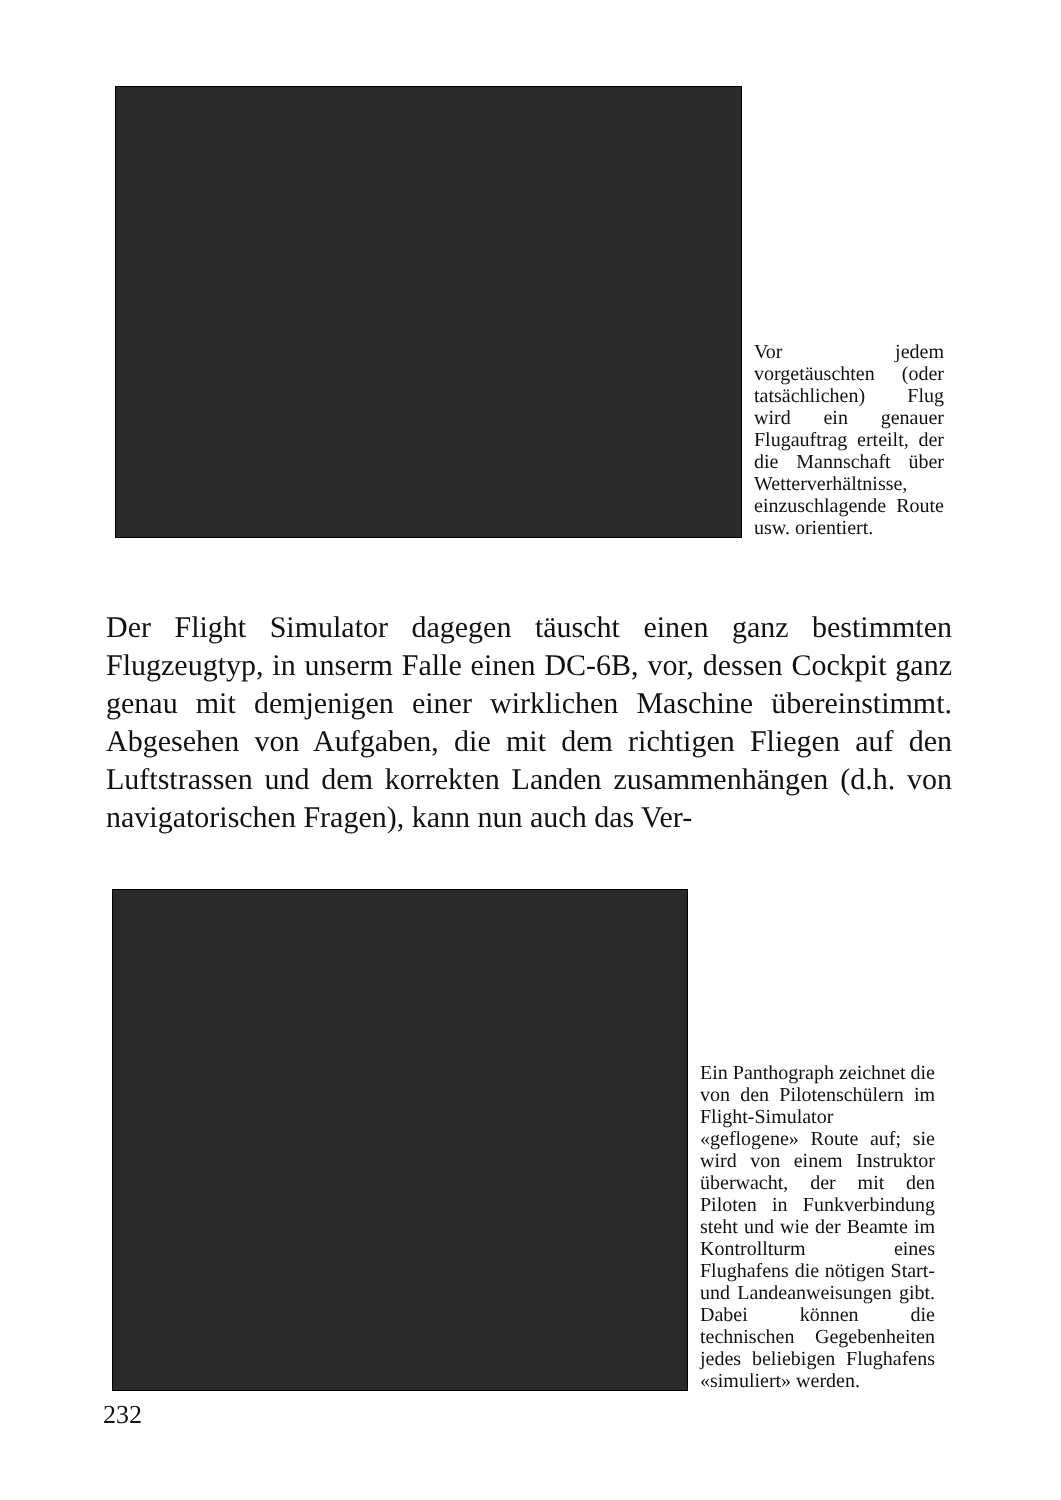Vor jedem vorgetäuschten (oder tatsächlichen) Flug wird ein genauer Flugauftrag erteilt, der die Mannschaft über Wetterverhältnisse, einzuschlagende Route usw. orientiert.
Der Flight Simulator dagegen täuscht einen ganz bestimmten Flugzeugtyp, in unserm Falle einen DC-6B, vor, dessen Cockpit ganz genau mit demjenigen einer wirklichen Maschine übereinstimmt. Abgesehen von Aufgaben, die mit dem richtigen Fliegen auf den Luftstrassen und dem korrekten Landen zusammenhängen (d.h. von navigatorischen Fragen), kann nun auch das Ver-
Ein Panthograph zeichnet die von den Pilotenschülern im Flight-Simulator «geflogene» Route auf; sie wird von einem Instruktor überwacht, der mit den Piloten in Funkverbindung steht und wie der Beamte im Kontrollturm eines Flughafens die nötigen Start- und Landeanweisungen gibt. Dabei können die technischen Gegebenheiten jedes beliebigen Flughafens «simuliert» werden.
232